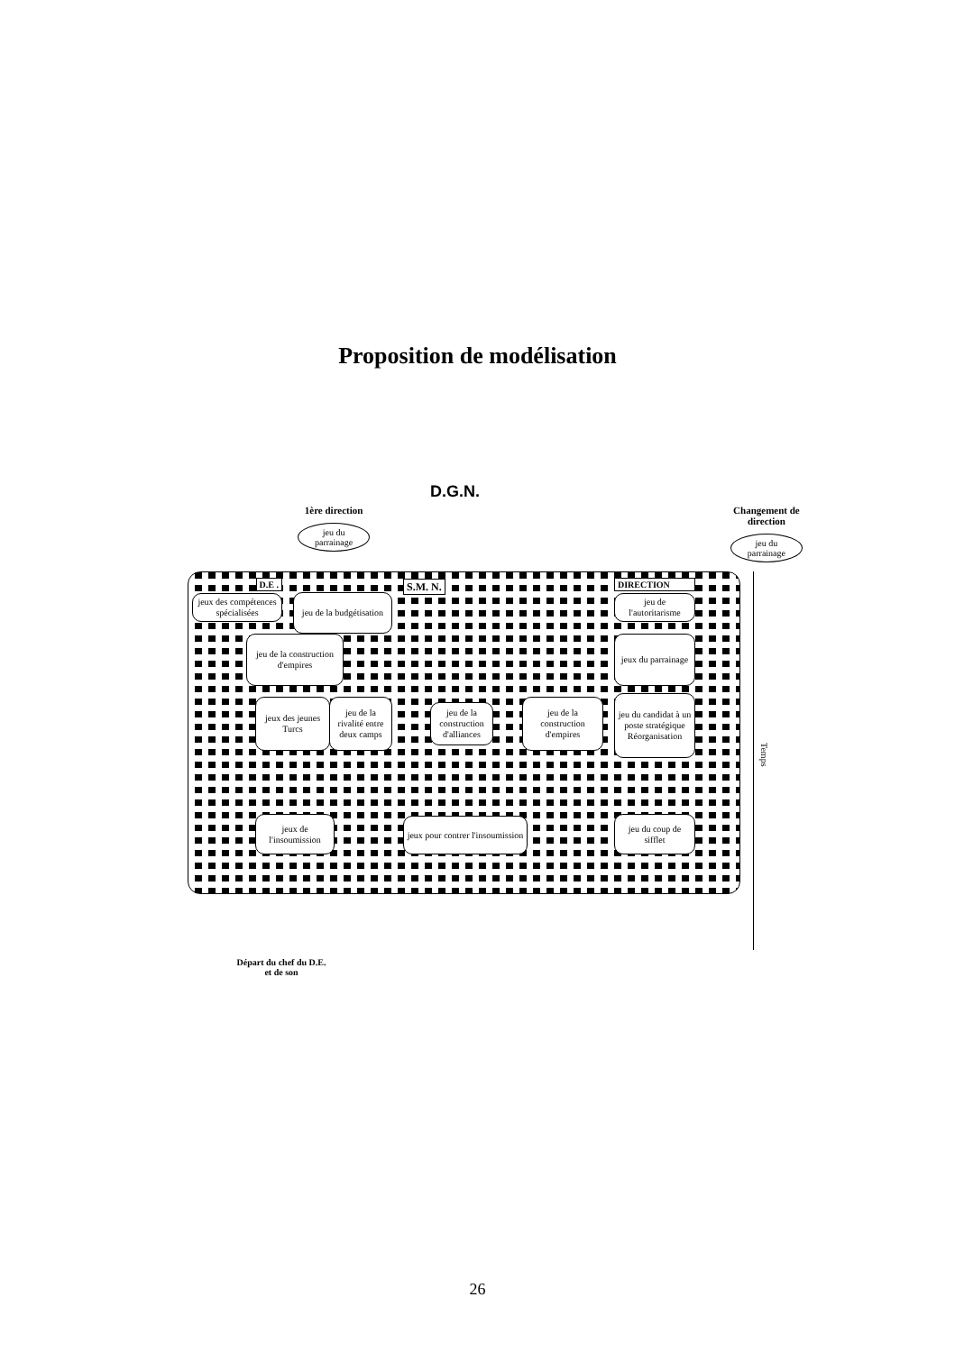Proposition de modélisation
D.G.N.
1ère direction
jeu du
parrainage
Changement de
direction
jeu du
parrainage
D.E .
jeux des compétences spécialisées
jeu de la budgétisation
S.M. N.
DIRECTION
jeu de l'autoritarisme
jeu de la construction d'empires
jeux du parrainage
jeux des jeunes Turcs
jeu de la rivalité entre deux camps
jeu de la construction d'alliances
jeu de la construction d'empires
jeu du candidat à un poste stratégique Réorganisation
jeux de l'insoumission
jeux pour contrer l'insoumission
jeu du coup de sifflet
Temps
Départ du chef du D.E.
et de son
26